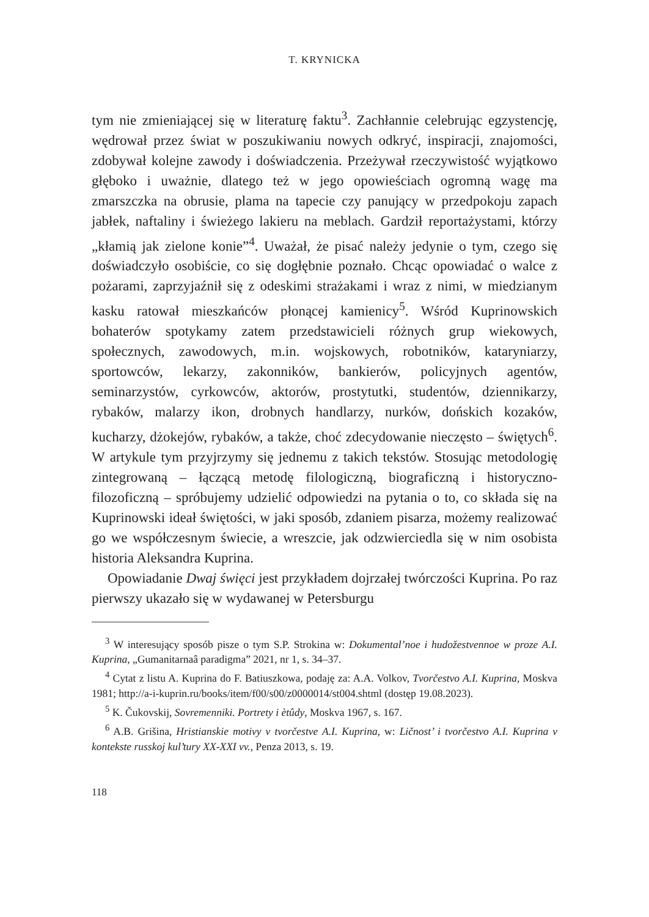T. KRYNICKA
tym nie zmieniającej się w literaturę faktu<sup>3</sup>. Zachłannie celebrując egzystencję, wędrował przez świat w poszukiwaniu nowych odkryć, inspiracji, znajomości, zdobywał kolejne zawody i doświadczenia. Przeżywał rzeczywistość wyjątkowo głęboko i uważnie, dlatego też w jego opowieściach ogromną wagę ma zmarszczka na obrusie, plama na tapecie czy panujący w przedpokoju zapach jabłek, naftaliny i świeżego lakieru na meblach. Gardził reportażystami, którzy „kłamią jak zielone konie”<sup>4</sup>. Uważał, że pisać należy jedynie o tym, czego się doświadczyło osobiście, co się dogłębnie poznało. Chcąc opowiadać o walce z pożarami, zaprzyjaźnił się z odeskimi strażakami i wraz z nimi, w miedzianym kasku ratował mieszkańców płonącej kamienicy<sup>5</sup>. Wśród Kuprinowskich bohaterów spotykamy zatem przedstawicieli różnych grup wiekowych, społecznych, zawodowych, m.in. wojskowych, robotników, kataryniarzy, sportowców, lekarzy, zakonników, bankierów, policyjnych agentów, seminarzystów, cyrkowców, aktorów, prostytutki, studentów, dziennikarzy, rybaków, malarzy ikon, drobnych handlarzy, nurków, dońskich kozaków, kucharzy, dżokejów, rybaków, a także, choć zdecydowanie nieczęsto – świętych<sup>6</sup>. W artykule tym przyjrzymy się jednemu z takich tekstów. Stosując metodologię zintegrowaną – łączącą metodę filologiczną, biograficzną i historyczno-filozoficzną – spróbujemy udzielić odpowiedzi na pytania o to, co składa się na Kuprinowski ideał świętości, w jaki sposób, zdaniem pisarza, możemy realizować go we współczesnym świecie, a wreszcie, jak odzwierciedla się w nim osobista historia Aleksandra Kuprina.
Opowiadanie Dwaj święci jest przykładem dojrzałej twórczości Kuprina. Po raz pierwszy ukazało się w wydawanej w Petersburgu
<sup>3</sup> W interesujący sposób pisze o tym S.P. Strokina w: Dokumental’noe i hudožestvennoe w proze A.I. Kuprina, „Gumanitarnaâ paradigma” 2021, nr 1, s. 34–37.
<sup>4</sup> Cytat z listu A. Kuprina do F. Batiuszkowa, podaję za: A.A. Volkov, Tvorčestvo A.I. Kuprina, Moskva 1981; http://a-i-kuprin.ru/books/item/f00/s00/z0000014/st004.shtml (dostęp 19.08.2023).
<sup>5</sup> K. Čukovskij, Sovremenniki. Portrety i ètûdy, Moskva 1967, s. 167.
<sup>6</sup> A.B. Grišina, Hristianskie motivy v tvorčestve A.I. Kuprina, w: Ličnost’ i tvorčestvo A.I. Kuprina v kontekste russkoj kul’tury XX-XXI vv., Penza 2013, s. 19.
118